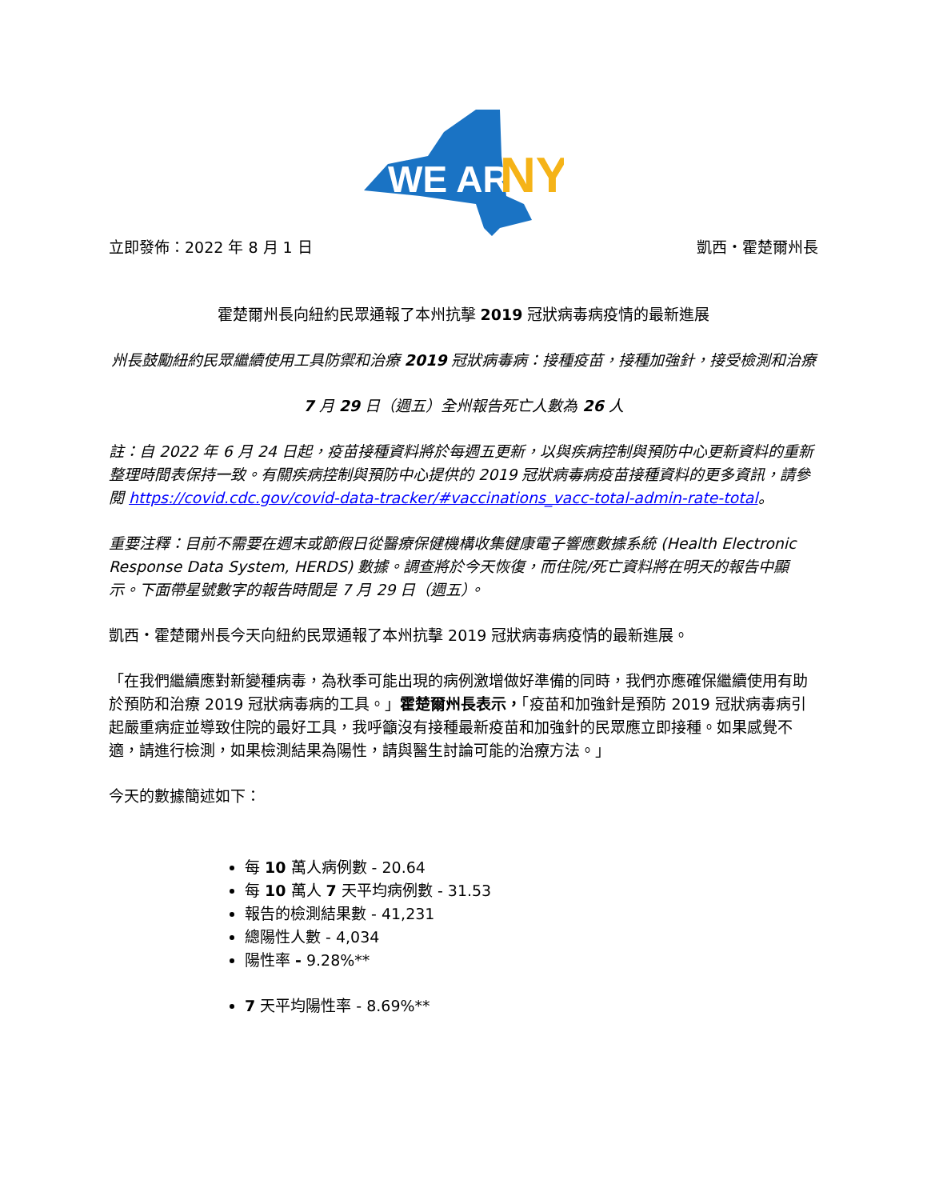WE ARE
NY
立即發佈：2022 年 8 月 1 日 凱西・霍楚爾州長
霍楚爾州長向紐約民眾通報了本州抗擊 2019 冠狀病毒病疫情的最新進展
州長鼓勵紐約民眾繼續使用工具防禦和治療 2019 冠狀病毒病：接種疫苗，接種加強針，接受檢測和治療
7 月 29 日（週五）全州報告死亡人數為 26 人
註：自 2022 年 6 月 24 日起，疫苗接種資料將於每週五更新，以與疾病控制與預防中心更新資料的重新整理時間表保持一致。有關疾病控制與預防中心提供的 2019 冠狀病毒病疫苗接種資料的更多資訊，請參閱 https://covid.cdc.gov/covid-data-tracker/#vaccinations_vacc-total-admin-rate-total。
重要注釋：目前不需要在週末或節假日從醫療保健機構收集健康電子響應數據系統 (Health Electronic Response Data System, HERDS) 數據。調查將於今天恢復，而住院/死亡資料將在明天的報告中顯示。下面帶星號數字的報告時間是 7 月 29 日（週五）。
凱西・霍楚爾州長今天向紐約民眾通報了本州抗擊 2019 冠狀病毒病疫情的最新進展。
「在我們繼續應對新變種病毒，為秋季可能出現的病例激增做好準備的同時，我們亦應確保繼續使用有助於預防和治療 2019 冠狀病毒病的工具。」霍楚爾州長表示，「疫苗和加強針是預防 2019 冠狀病毒病引起嚴重病症並導致住院的最好工具，我呼籲沒有接種最新疫苗和加強針的民眾應立即接種。如果感覺不適，請進行檢測，如果檢測結果為陽性，請與醫生討論可能的治療方法。」
今天的數據簡述如下：
每 10 萬人病例數 - 20.64
每 10 萬人 7 天平均病例數 - 31.53
報告的檢測結果數 - 41,231
總陽性人數 - 4,034
陽性率 - 9.28%**
7 天平均陽性率 - 8.69%**